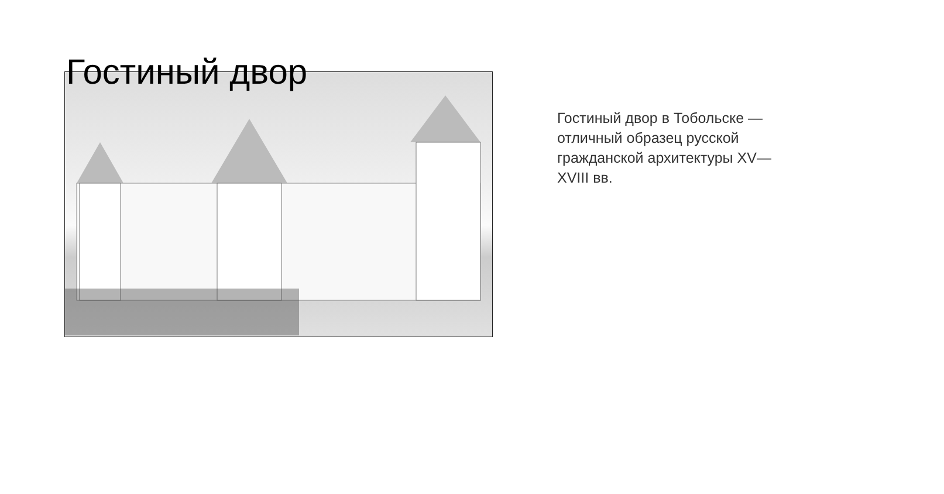Гостиный двор
Гостиный двор в Тобольске — отличный образец русской гражданской архитектуры XV—XVIII вв.